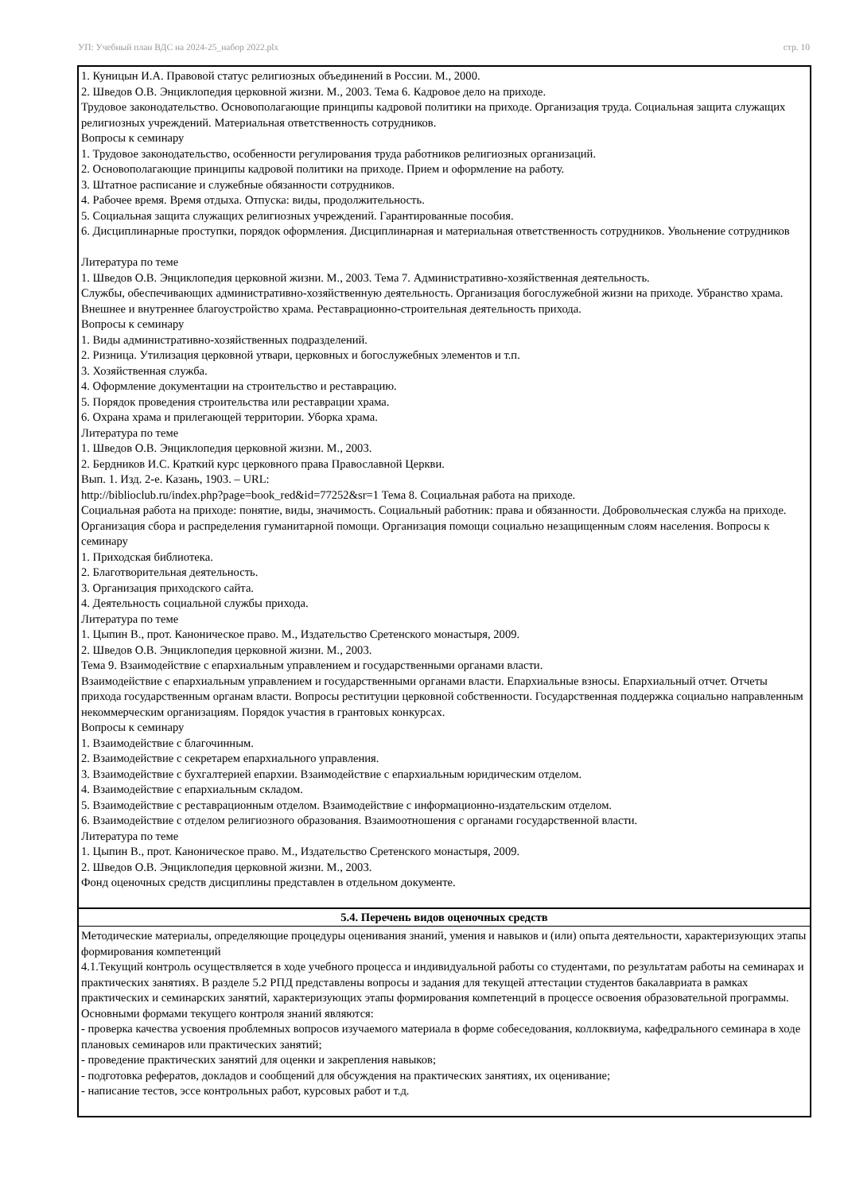УП: Учебный план ВДС на 2024-25_набор 2022.plx стр. 10
1. Куницын И.А. Правовой статус религиозных объединений в России. М., 2000.
2. Шведов О.В. Энциклопедия церковной жизни. М., 2003. Тема 6. Кадровое дело на приходе.
Трудовое законодательство. Основополагающие принципы кадровой политики на приходе. Организация труда. Социальная защита служащих религиозных учреждений. Материальная ответственность сотрудников.
Вопросы к семинару
1. Трудовое законодательство, особенности регулирования труда работников религиозных организаций.
2. Основополагающие принципы кадровой политики на приходе. Прием и оформление на работу.
3. Штатное расписание и служебные обязанности сотрудников.
4. Рабочее время. Время отдыха. Отпуска: виды, продолжительность.
5. Социальная защита служащих религиозных учреждений. Гарантированные пособия.
6. Дисциплинарные проступки, порядок оформления. Дисциплинарная и материальная ответственность сотрудников. Увольнение сотрудников
Литература по теме
1. Шведов О.В. Энциклопедия церковной жизни. М., 2003. Тема 7. Административно-хозяйственная деятельность.
Службы, обеспечивающих административно-хозяйственную деятельность. Организация богослужебной жизни на приходе. Убранство храма. Внешнее и внутреннее благоустройство храма. Реставрационно-строительная деятельность прихода.
Вопросы к семинару
1. Виды административно-хозяйственных подразделений.
2. Ризница. Утилизация церковной утвари, церковных и богослужебных элементов и т.п.
3. Хозяйственная служба.
4. Оформление документации на строительство и реставрацию.
5. Порядок проведения строительства или реставрации храма.
6. Охрана храма и прилегающей территории. Уборка храма.
Литература по теме
1. Шведов О.В. Энциклопедия церковной жизни. М., 2003.
2. Бердников И.С. Краткий курс церковного права Православной Церкви.
Вып. 1. Изд. 2-е. Казань, 1903. – URL:
http://biblioclub.ru/index.php?page=book_red&id=77252&sr=1 Тема 8. Социальная работа на приходе.
Социальная работа на приходе: понятие, виды, значимость. Социальный работник: права и обязанности. Добровольческая служба на приходе. Организация сбора и распределения гуманитарной помощи. Организация помощи социально незащищенным слоям населения. Вопросы к семинару
1. Приходская библиотека.
2. Благотворительная деятельность.
3. Организация приходского сайта.
4. Деятельность социальной службы прихода.
Литература по теме
1. Цыпин В., прот. Каноническое право. М., Издательство Сретенского монастыря, 2009.
2. Шведов О.В. Энциклопедия церковной жизни. М., 2003.
Тема 9. Взаимодействие с епархиальным управлением и государственными органами власти.
Взаимодействие с епархиальным управлением и государственными органами власти. Епархиальные взносы. Епархиальный отчет. Отчеты прихода государственным органам власти. Вопросы реституции церковной собственности. Государственная поддержка социально направленным некоммерческим организациям. Порядок участия в грантовых конкурсах.
Вопросы к семинару
1. Взаимодействие с благочинным.
2. Взаимодействие с секретарем епархиального управления.
3. Взаимодействие с бухгалтерией епархии. Взаимодействие с епархиальным юридическим отделом.
4. Взаимодействие с епархиальным складом.
5. Взаимодействие с реставрационным отделом. Взаимодействие с информационно-издательским отделом.
6. Взаимодействие с отделом религиозного образования. Взаимоотношения с органами государственной власти.
Литература по теме
1. Цыпин В., прот. Каноническое право. М., Издательство Сретенского монастыря, 2009.
2. Шведов О.В. Энциклопедия церковной жизни. М., 2003.
Фонд оценочных средств дисциплины представлен в отдельном документе.
5.4. Перечень видов оценочных средств
Методические материалы, определяющие процедуры оценивания знаний, умения и навыков и (или) опыта деятельности, характеризующих этапы формирования компетенций
4.1.Текущий контроль осуществляется в ходе учебного процесса и индивидуальной работы со студентами, по результатам работы на семинарах и практических занятиях. В разделе 5.2 РПД представлены вопросы и задания для текущей аттестации студентов бакалавриата в рамках практических и семинарских занятий, характеризующих этапы формирования компетенций в процессе освоения образовательной программы. Основными формами текущего контроля знаний являются:
- проверка качества усвоения проблемных вопросов изучаемого материала в форме собеседования, коллоквиума, кафедрального семинара в ходе плановых семинаров или практических занятий;
- проведение практических занятий для оценки и закрепления навыков;
- подготовка рефератов, докладов и сообщений для обсуждения на практических занятиях, их оценивание;
- написание тестов, эссе контрольных работ, курсовых работ и т.д.